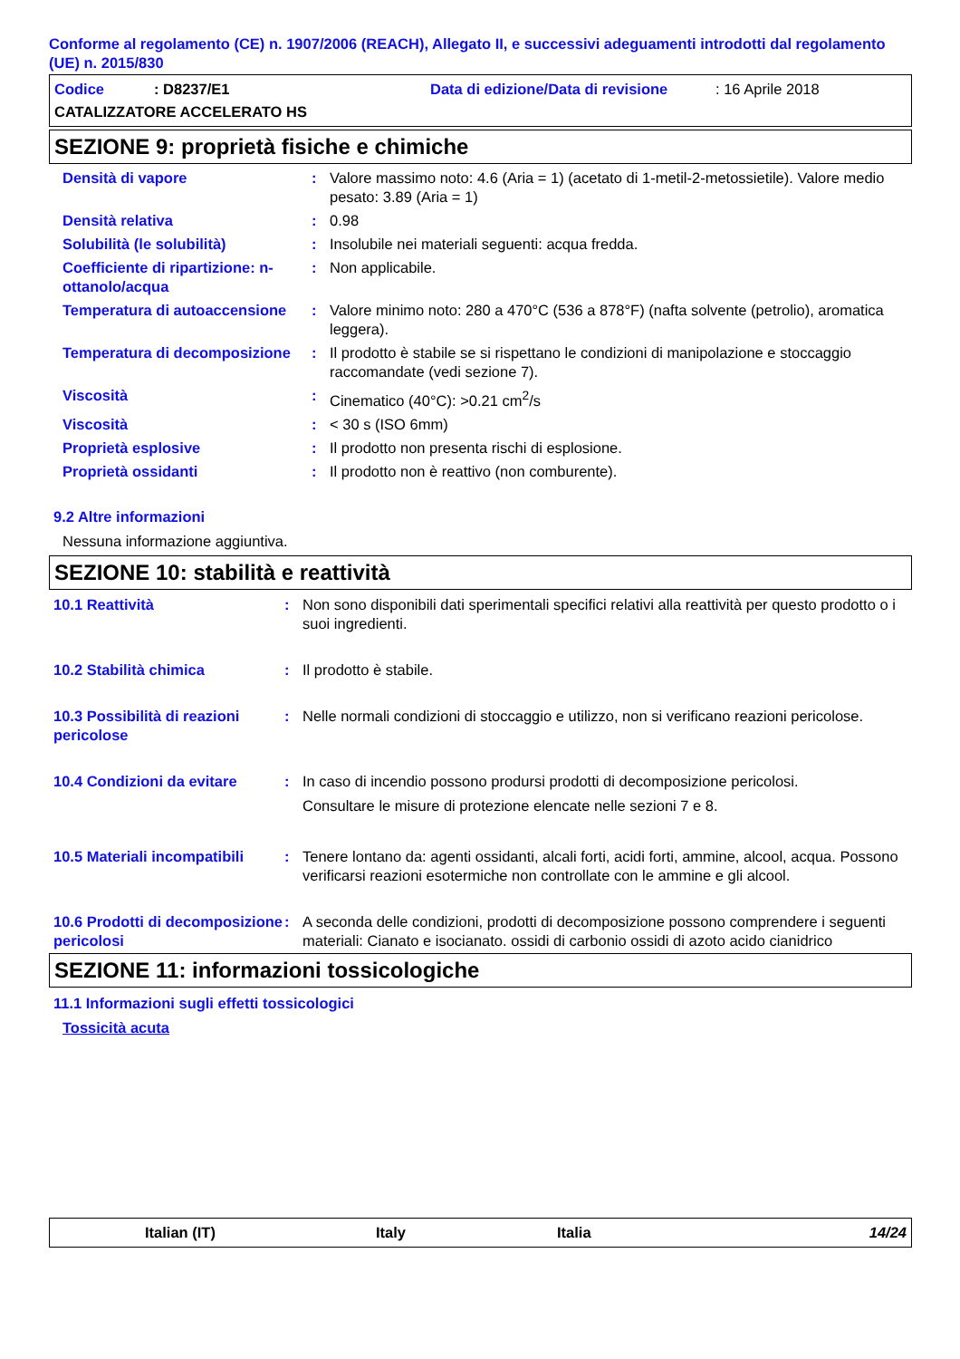Conforme al regolamento (CE) n. 1907/2006 (REACH), Allegato II, e successivi adeguamenti introdotti dal regolamento (UE) n. 2015/830
Codice: D8237/E1 Data di edizione/Data di revisione: 16 Aprile 2018
CATALIZZATORE ACCELERATO HS
SEZIONE 9: proprietà fisiche e chimiche
Densità di vapore : Valore massimo noto: 4.6 (Aria = 1) (acetato di 1-metil-2-metossietile). Valore medio pesato: 3.89 (Aria = 1)
Densità relativa : 0.98
Solubilità (le solubilità) : Insolubile nei materiali seguenti: acqua fredda.
Coefficiente di ripartizione: n-ottanolo/acqua
: Non applicabile.
Temperatura di autoaccensione
: Valore minimo noto: 280 a 470°C (536 a 878°F) (nafta solvente (petrolio), aromatica leggera).
Temperatura di decomposizione
: Il prodotto è stabile se si rispettano le condizioni di manipolazione e stoccaggio raccomandate (vedi sezione 7).
Viscosità : Cinematico (40°C): >0.21 cm<sup>2</sup>/s
Viscosità : < 30 s (ISO 6mm)
Proprietà esplosive : Il prodotto non presenta rischi di esplosione.
Proprietà ossidanti : Il prodotto non è reattivo (non comburente).
9.2 Altre informazioni
Nessuna informazione aggiuntiva.
SEZIONE 10: stabilità e reattività
10.1 Reattività : Non sono disponibili dati sperimentali specifici relativi alla reattività per questo prodotto o i suoi ingredienti.
10.2 Stabilità chimica : Il prodotto è stabile.
10.3 Possibilità di reazioni pericolose
: Nelle normali condizioni di stoccaggio e utilizzo, non si verificano reazioni pericolose.
10.4 Condizioni da evitare
: In caso di incendio possono prodursi prodotti di decomposizione pericolosi.
Consultare le misure di protezione elencate nelle sezioni 7 e 8.
10.5 Materiali incompatibili
: Tenere lontano da: agenti ossidanti, alcali forti, acidi forti, ammine, alcool, acqua. Possono verificarsi reazioni esotermiche non controllate con le ammine e gli alcool.
10.6 Prodotti di decomposizione pericolosi
: A seconda delle condizioni, prodotti di decomposizione possono comprendere i seguenti materiali: Cianato e isocianato. ossidi di carbonio ossidi di azoto acido cianidrico
SEZIONE 11: informazioni tossicologiche
11.1 Informazioni sugli effetti tossicologici
Tossicità acuta
Italian (IT) Italy Italia 14/24